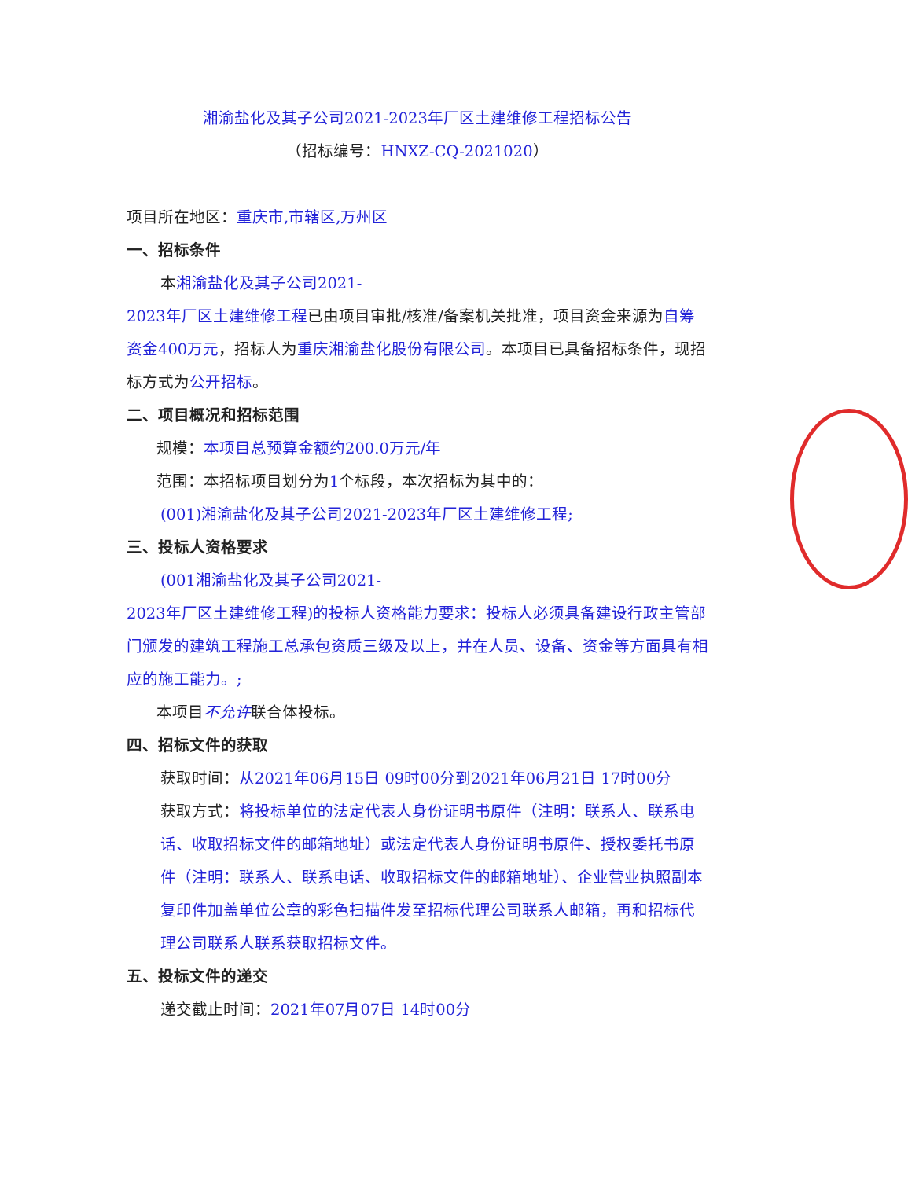湘渝盐化及其子公司2021-2023年厂区土建维修工程招标公告
（招标编号：HNXZ-CQ-2021020）
项目所在地区：重庆市,市辖区,万州区
一、招标条件
本湘渝盐化及其子公司2021-
2023年厂区土建维修工程已由项目审批/核准/备案机关批准，项目资金来源为自筹资金400万元，招标人为重庆湘渝盐化股份有限公司。本项目已具备招标条件，现招标方式为公开招标。
二、项目概况和招标范围
规模：本项目总预算金额约200.0万元/年
范围：本招标项目划分为1个标段，本次招标为其中的：
(001)湘渝盐化及其子公司2021-2023年厂区土建维修工程;
三、投标人资格要求
(001湘渝盐化及其子公司2021-
2023年厂区土建维修工程)的投标人资格能力要求：投标人必须具备建设行政主管部门颁发的建筑工程施工总承包资质三级及以上，并在人员、设备、资金等方面具有相应的施工能力。;
本项目不允许联合体投标。
四、招标文件的获取
获取时间：从2021年06月15日 09时00分到2021年06月21日 17时00分
获取方式：将投标单位的法定代表人身份证明书原件（注明：联系人、联系电话、收取招标文件的邮箱地址）或法定代表人身份证明书原件、授权委托书原件（注明：联系人、联系电话、收取招标文件的邮箱地址）、企业营业执照副本复印件加盖单位公章的彩色扫描件发至招标代理公司联系人邮箱，再和招标代理公司联系人联系获取招标文件。
五、投标文件的递交
递交截止时间：2021年07月07日 14时00分